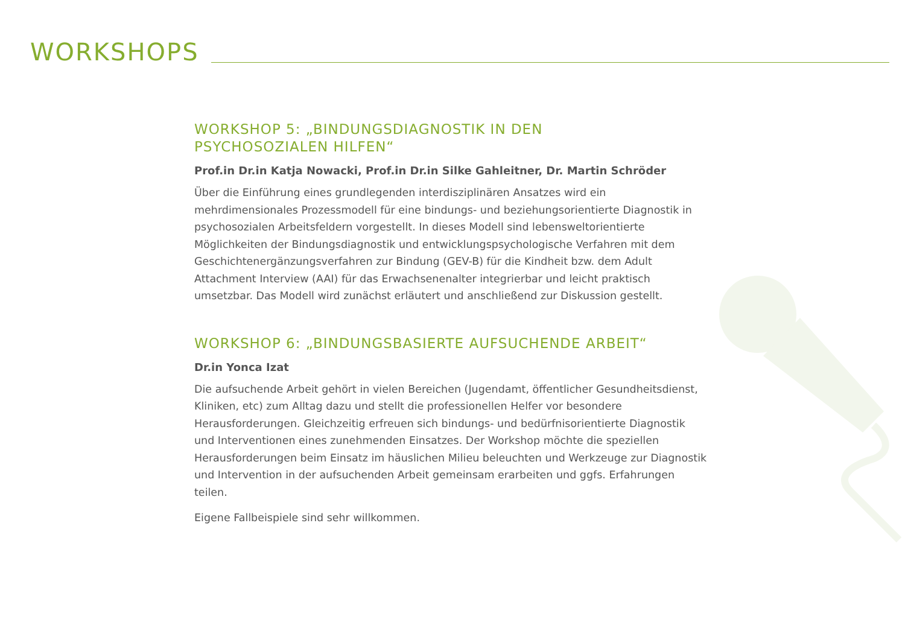WORKSHOPS
WORKSHOP 5: „BINDUNGSDIAGNOSTIK IN DEN
PSYCHOSOZIALEN HILFEN“
Prof.in Dr.in Katja Nowacki, Prof.in Dr.in Silke Gahleitner, Dr. Martin Schröder
Über die Einführung eines grundlegenden interdisziplinären Ansatzes wird ein mehrdimensionales Prozessmodell für eine bindungs- und beziehungsorientierte Diagnostik in psychosozialen Arbeitsfeldern vorgestellt. In dieses Modell sind lebensweltorientierte Möglichkeiten der Bindungsdiagnostik und entwicklungspsychologische Verfahren mit dem Geschichtenergänzungsverfahren zur Bindung (GEV-B) für die Kindheit bzw. dem Adult Attachment Interview (AAI) für das Erwachsenenalter integrierbar und leicht praktisch umsetzbar. Das Modell wird zunächst erläutert und anschließend zur Diskussion gestellt.
WORKSHOP 6: „BINDUNGSBASIERTE AUFSUCHENDE ARBEIT“
Dr.in Yonca Izat
Die aufsuchende Arbeit gehört in vielen Bereichen (Jugendamt, öffentlicher Gesundheitsdienst, Kliniken, etc) zum Alltag dazu und stellt die professionellen Helfer vor besondere Herausforderungen. Gleichzeitig erfreuen sich bindungs- und bedürfnisorientierte Diagnostik und Interventionen eines zunehmenden Einsatzes. Der Workshop möchte die speziellen Herausforderungen beim Einsatz im häuslichen Milieu beleuchten und Werkzeuge zur Diagnostik und Intervention in der aufsuchenden Arbeit gemeinsam erarbeiten und ggfs. Erfahrungen teilen.
Eigene Fallbeispiele sind sehr willkommen.